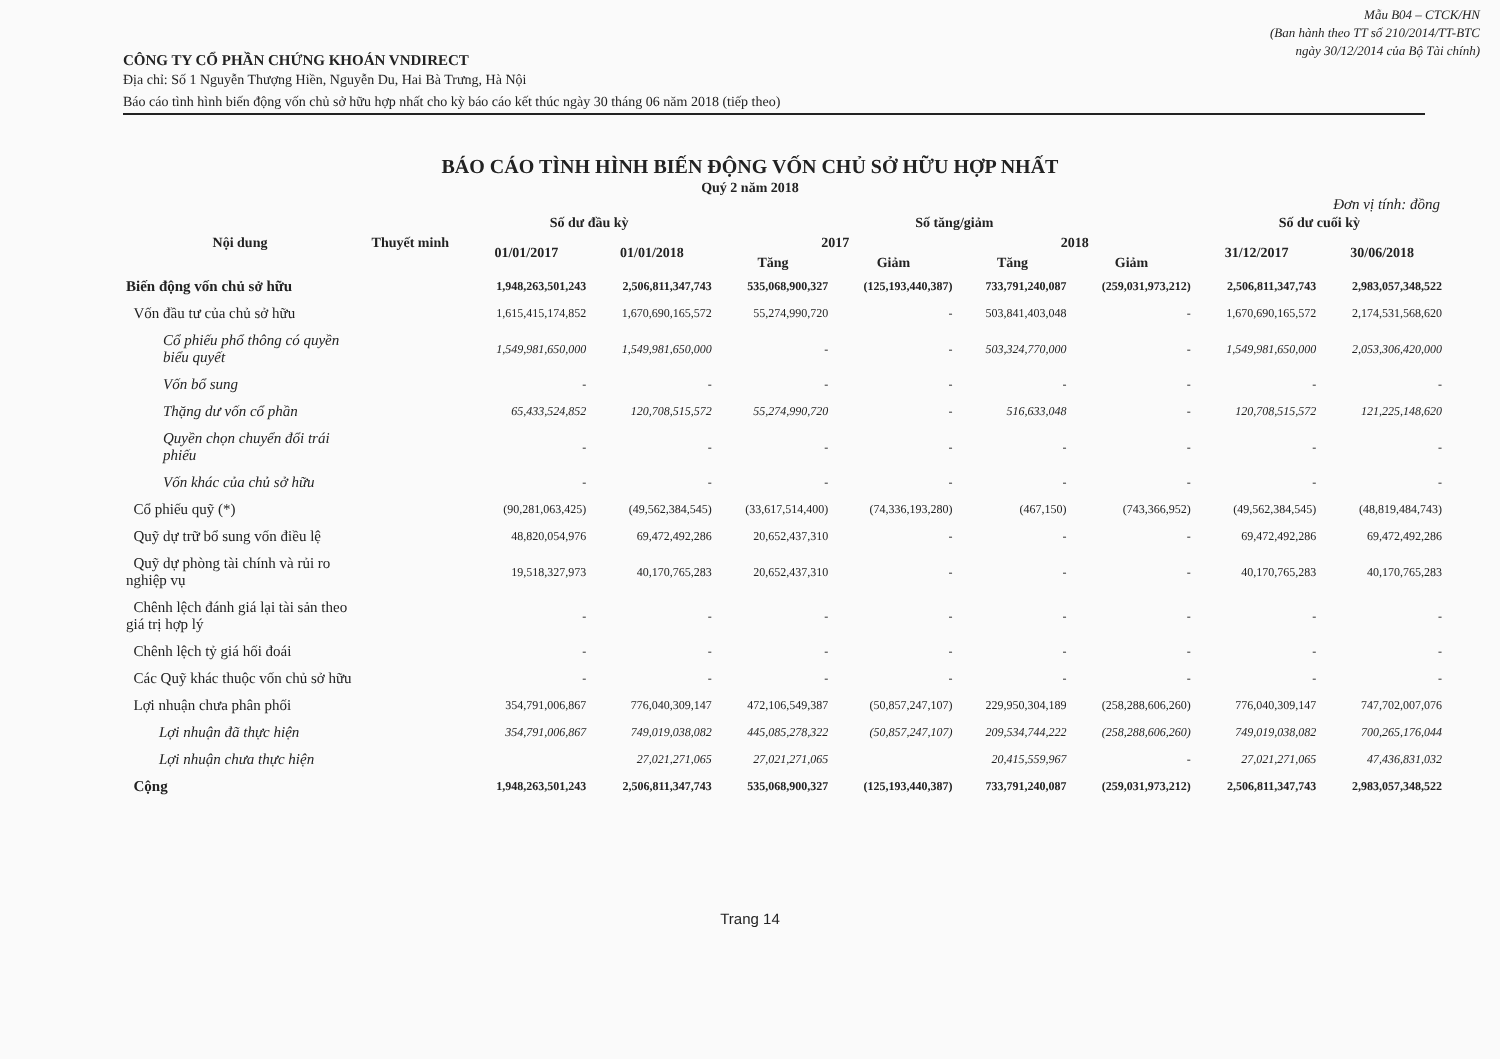Mẫu B04 – CTCK/HN
(Ban hành theo TT số 210/2014/TT-BTC
ngày 30/12/2014 của Bộ Tài chính)
CÔNG TY CỔ PHẦN CHỨNG KHOÁN VNDIRECT
Địa chỉ: Số 1 Nguyễn Thượng Hiền, Nguyễn Du, Hai Bà Trưng, Hà Nội
Báo cáo tình hình biến động vốn chủ sở hữu hợp nhất cho kỳ báo cáo kết thúc ngày 30 tháng 06 năm 2018 (tiếp theo)
BÁO CÁO TÌNH HÌNH BIẾN ĐỘNG VỐN CHỦ SỞ HỮU HỢP NHẤT
Quý 2 năm 2018
Đơn vị tính: đồng
| Nội dung | Thuyết minh | Số dư đầu kỳ | | Số tăng/giảm | | | | Số dư cuối kỳ | |
| --- | --- | --- | --- | --- | --- | --- | --- | --- | --- |
| | | 01/01/2017 | 01/01/2018 | 2017 | | 2018 | | 31/12/2017 | 30/06/2018 |
| | | | | Tăng | Giảm | Tăng | Giảm | | |
| Biến động vốn chủ sở hữu | | 1,948,263,501,243 | 2,506,811,347,743 | 535,068,900,327 | (125,193,440,387) | 733,791,240,087 | (259,031,973,212) | 2,506,811,347,743 | 2,983,057,348,522 |
| Vốn đầu tư của chủ sở hữu | | 1,615,415,174,852 | 1,670,690,165,572 | 55,274,990,720 | - | 503,841,403,048 | - | 1,670,690,165,572 | 2,174,531,568,620 |
| Cổ phiếu phổ thông có quyền biểu quyết | | 1,549,981,650,000 | 1,549,981,650,000 | - | - | 503,324,770,000 | - | 1,549,981,650,000 | 2,053,306,420,000 |
| Vốn bổ sung | | - | - | - | - | - | - | - | - |
| Thặng dư vốn cổ phần | | 65,433,524,852 | 120,708,515,572 | 55,274,990,720 | - | 516,633,048 | - | 120,708,515,572 | 121,225,148,620 |
| Quyền chọn chuyển đổi trái phiếu | | - | - | - | - | - | - | - | - |
| Vốn khác của chủ sở hữu | | - | - | - | - | - | - | - | - |
| Cổ phiếu quỹ (*) | | (90,281,063,425) | (49,562,384,545) | (33,617,514,400) | (74,336,193,280) | (467,150) | (743,366,952) | (49,562,384,545) | (48,819,484,743) |
| Quỹ dự trữ bổ sung vốn điều lệ | | 48,820,054,976 | 69,472,492,286 | 20,652,437,310 | - | - | - | 69,472,492,286 | 69,472,492,286 |
| Quỹ dự phòng tài chính và rủi ro nghiệp vụ | | 19,518,327,973 | 40,170,765,283 | 20,652,437,310 | - | - | - | 40,170,765,283 | 40,170,765,283 |
| Chênh lệch đánh giá lại tài sản theo giá trị hợp lý | | - | - | - | - | - | - | - | - |
| Chênh lệch tỷ giá hối đoái | | - | - | - | - | - | - | - | - |
| Các Quỹ khác thuộc vốn chủ sở hữu | | - | - | - | - | - | - | - | - |
| Lợi nhuận chưa phân phối | | 354,791,006,867 | 776,040,309,147 | 472,106,549,387 | (50,857,247,107) | 229,950,304,189 | (258,288,606,260) | 776,040,309,147 | 747,702,007,076 |
| Lợi nhuận đã thực hiện | | 354,791,006,867 | 749,019,038,082 | 445,085,278,322 | (50,857,247,107) | 209,534,744,222 | (258,288,606,260) | 749,019,038,082 | 700,265,176,044 |
| Lợi nhuận chưa thực hiện | | | 27,021,271,065 | 27,021,271,065 | | 20,415,559,967 | - | 27,021,271,065 | 47,436,831,032 |
| Cộng | | 1,948,263,501,243 | 2,506,811,347,743 | 535,068,900,327 | (125,193,440,387) | 733,791,240,087 | (259,031,973,212) | 2,506,811,347,743 | 2,983,057,348,522 |
Trang 14